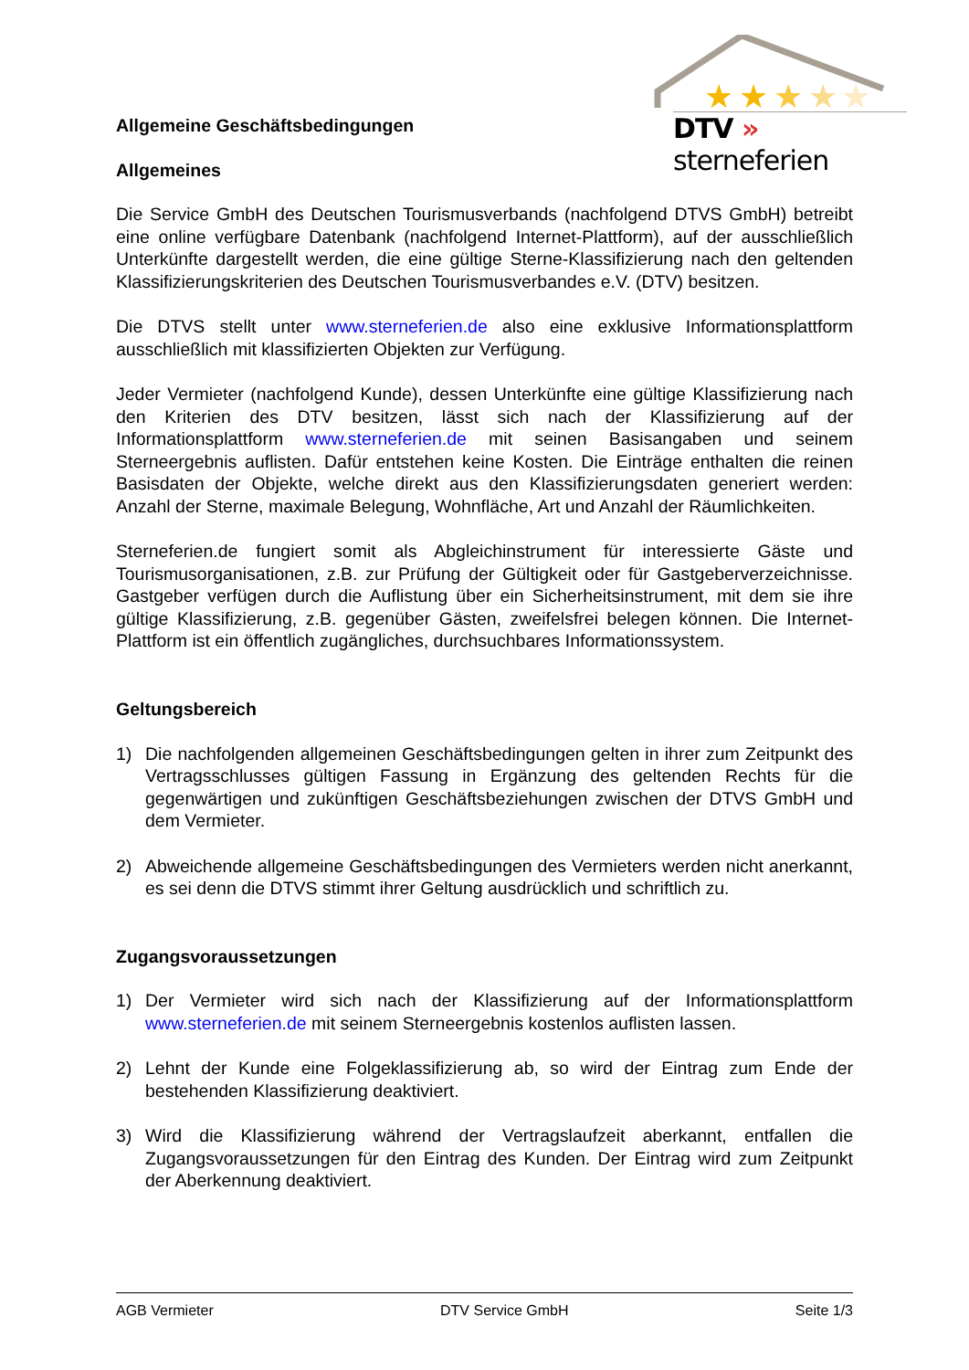★
★
★
★
★
DTV » sterneferien
Allgemeine Geschäftsbedingungen
Allgemeines
Die Service GmbH des Deutschen Tourismusverbands (nachfolgend DTVS GmbH) betreibt eine online verfügbare Datenbank (nachfolgend Internet-Plattform), auf der ausschließlich Unterkünfte dargestellt werden, die eine gültige Sterne-Klassifizierung nach den geltenden Klassifizierungskriterien des Deutschen Tourismusverbandes e.V. (DTV) besitzen.
Die DTVS stellt unter www.sterneferien.de also eine exklusive Informationsplattform ausschließlich mit klassifizierten Objekten zur Verfügung.
Jeder Vermieter (nachfolgend Kunde), dessen Unterkünfte eine gültige Klassifizierung nach den Kriterien des DTV besitzen, lässt sich nach der Klassifizierung auf der Informationsplattform www.sterneferien.de mit seinen Basisangaben und seinem Sterneergebnis auflisten. Dafür entstehen keine Kosten. Die Einträge enthalten die reinen Basisdaten der Objekte, welche direkt aus den Klassifizierungsdaten generiert werden: Anzahl der Sterne, maximale Belegung, Wohnfläche, Art und Anzahl der Räumlichkeiten.
Sterneferien.de fungiert somit als Abgleichinstrument für interessierte Gäste und Tourismusorganisationen, z.B. zur Prüfung der Gültigkeit oder für Gastgeberverzeichnisse. Gastgeber verfügen durch die Auflistung über ein Sicherheitsinstrument, mit dem sie ihre gültige Klassifizierung, z.B. gegenüber Gästen, zweifelsfrei belegen können. Die Internet-Plattform ist ein öffentlich zugängliches, durchsuchbares Informationssystem.
Geltungsbereich
1) Die nachfolgenden allgemeinen Geschäftsbedingungen gelten in ihrer zum Zeitpunkt des Vertragsschlusses gültigen Fassung in Ergänzung des geltenden Rechts für die gegenwärtigen und zukünftigen Geschäftsbeziehungen zwischen der DTVS GmbH und dem Vermieter.
2) Abweichende allgemeine Geschäftsbedingungen des Vermieters werden nicht anerkannt, es sei denn die DTVS stimmt ihrer Geltung ausdrücklich und schriftlich zu.
Zugangsvoraussetzungen
1) Der Vermieter wird sich nach der Klassifizierung auf der Informationsplattform www.sterneferien.de mit seinem Sterneergebnis kostenlos auflisten lassen.
2) Lehnt der Kunde eine Folgeklassifizierung ab, so wird der Eintrag zum Ende der bestehenden Klassifizierung deaktiviert.
3) Wird die Klassifizierung während der Vertragslaufzeit aberkannt, entfallen die Zugangsvoraussetzungen für den Eintrag des Kunden. Der Eintrag wird zum Zeitpunkt der Aberkennung deaktiviert.
AGB Vermieter DTV Service GmbH Seite 1/3